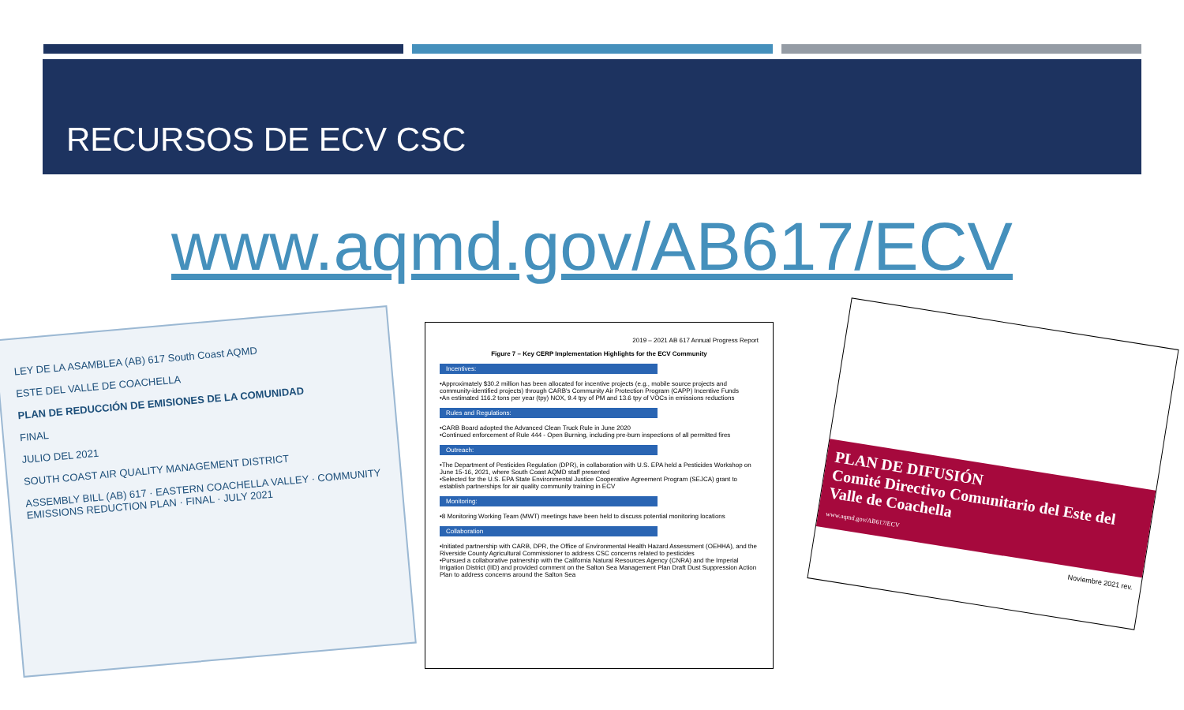RECURSOS DE ECV CSC
www.aqmd.gov/AB617/ECV
LEY DE LA ASAMBLEA (AB) 617 South Coast AQMD
ESTE DEL VALLE DE COACHELLA
PLAN DE REDUCCIÓN DE EMISIONES DE LA COMUNIDAD
FINAL
JULIO DEL 2021
SOUTH COAST AIR QUALITY MANAGEMENT DISTRICT
ASSEMBLY BILL (AB) 617 · EASTERN COACHELLA VALLEY · COMMUNITY EMISSIONS REDUCTION PLAN · FINAL · JULY 2021
2019 – 2021 AB 617 Annual Progress Report
Figure 7 – Key CERP Implementation Highlights for the ECV Community
Incentives:
•Approximately $30.2 million has been allocated for incentive projects (e.g., mobile source projects and community-identified projects) through CARB's Community Air Protection Program (CAPP) Incentive Funds
•An estimated 116.2 tons per year (tpy) NOX, 9.4 tpy of PM and 13.6 tpy of VOCs in emissions reductions
Rules and Regulations:
•CARB Board adopted the Advanced Clean Truck Rule in June 2020
•Continued enforcement of Rule 444 - Open Burning, including pre-burn inspections of all permitted fires
Outreach:
•The Department of Pesticides Regulation (DPR), in collaboration with U.S. EPA held a Pesticides Workshop on June 15-16, 2021, where South Coast AQMD staff presented
•Selected for the U.S. EPA State Environmental Justice Cooperative Agreement Program (SEJCA) grant to establish partnerships for air quality community training in ECV
Monitoring:
•8 Monitoring Working Team (MWT) meetings have been held to discuss potential monitoring locations
Collaboration
•Initiated partnership with CARB, DPR, the Office of Environmental Health Hazard Assessment (OEHHA), and the Riverside County Agricultural Commissioner to address CSC concerns related to pesticides
•Pursued a collaborative patnership with the California Natural Resources Agency (CNRA) and the Imperial Irrigation District (IID) and provided comment on the Salton Sea Management Plan Draft Dust Suppression Action Plan to address concerns around the Salton Sea
PLAN DE DIFUSIÓN
Comité Directivo Comunitario del Este del Valle de Coachella
www.aqmd.gov/AB617/ECV
Noviembre 2021 rev.